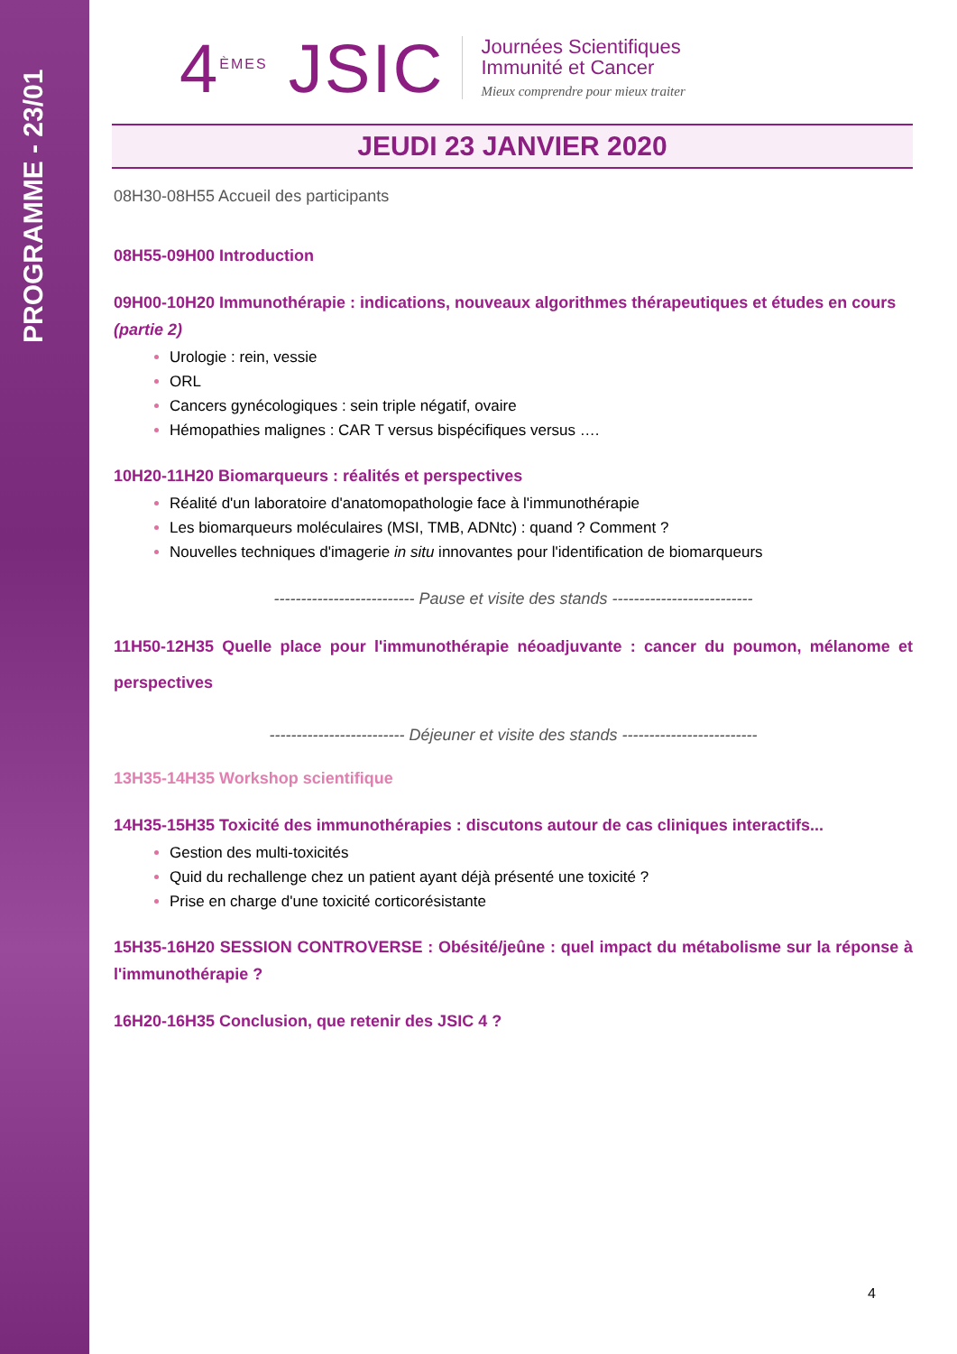PROGRAMME - 23/01
4<sup>ÈMES</sup> JSIC
Journées Scientifiques
Immunité et Cancer
Mieux comprendre pour mieux traiter
JEUDI 23 JANVIER 2020
08H30-08H55 Accueil des participants
08H55-09H00 Introduction
09H00-10H20 Immunothérapie : indications, nouveaux algorithmes thérapeutiques et études en cours (partie 2)
Urologie : rein, vessie
ORL
Cancers gynécologiques : sein triple négatif, ovaire
Hémopathies malignes : CAR T versus bispécifiques versus ….
10H20-11H20 Biomarqueurs : réalités et perspectives
Réalité d'un laboratoire d'anatomopathologie face à l'immunothérapie
Les biomarqueurs moléculaires (MSI, TMB, ADNtc) : quand ? Comment ?
Nouvelles techniques d'imagerie in situ innovantes pour l'identification de biomarqueurs
-------------------------- Pause et visite des stands --------------------------
11H50-12H35 Quelle place pour l'immunothérapie néoadjuvante : cancer du poumon, mélanome et perspectives
------------------------- Déjeuner et visite des stands -------------------------
13H35-14H35 Workshop scientifique
14H35-15H35 Toxicité des immunothérapies : discutons autour de cas cliniques interactifs...
Gestion des multi-toxicités
Quid du rechallenge chez un patient ayant déjà présenté une toxicité ?
Prise en charge d'une toxicité corticorésistante
15H35-16H20 SESSION CONTROVERSE : Obésité/jeûne : quel impact du métabolisme sur la réponse à l'immunothérapie ?
16H20-16H35 Conclusion, que retenir des JSIC 4 ?
4